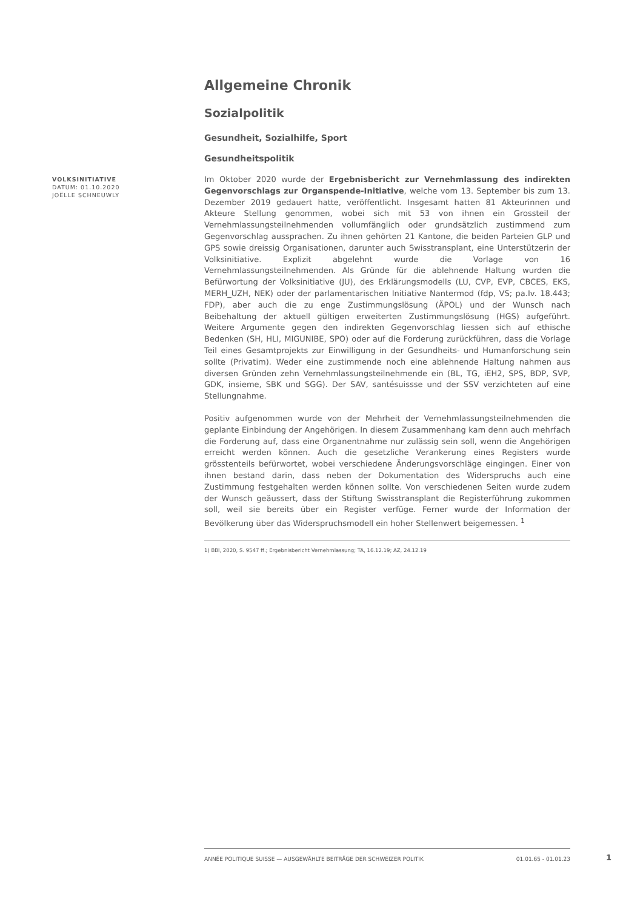Allgemeine Chronik
Sozialpolitik
Gesundheit, Sozialhilfe, Sport
Gesundheitspolitik
VOLKSINITIATIVE
DATUM: 01.10.2020
JOËLLE SCHNEUWLY
Im Oktober 2020 wurde der Ergebnisbericht zur Vernehmlassung des indirekten Gegenvorschlags zur Organspende-Initiative, welche vom 13. September bis zum 13. Dezember 2019 gedauert hatte, veröffentlicht. Insgesamt hatten 81 Akteurinnen und Akteure Stellung genommen, wobei sich mit 53 von ihnen ein Grossteil der Vernehmlassungsteilnehmenden vollumfänglich oder grundsätzlich zustimmend zum Gegenvorschlag aussprachen. Zu ihnen gehörten 21 Kantone, die beiden Parteien GLP und GPS sowie dreissig Organisationen, darunter auch Swisstransplant, eine Unterstützerin der Volksinitiative. Explizit abgelehnt wurde die Vorlage von 16 Vernehmlassungsteilnehmenden. Als Gründe für die ablehnende Haltung wurden die Befürwortung der Volksinitiative (JU), des Erklärungsmodells (LU, CVP, EVP, CBCES, EKS, MERH_UZH, NEK) oder der parlamentarischen Initiative Nantermod (fdp, VS; pa.Iv. 18.443; FDP), aber auch die zu enge Zustimmungslösung (ÄPOL) und der Wunsch nach Beibehaltung der aktuell gültigen erweiterten Zustimmungslösung (HGS) aufgeführt. Weitere Argumente gegen den indirekten Gegenvorschlag liessen sich auf ethische Bedenken (SH, HLI, MIGUNIBE, SPO) oder auf die Forderung zurückführen, dass die Vorlage Teil eines Gesamtprojekts zur Einwilligung in der Gesundheits- und Humanforschung sein sollte (Privatim). Weder eine zustimmende noch eine ablehnende Haltung nahmen aus diversen Gründen zehn Vernehmlassungsteilnehmende ein (BL, TG, iEH2, SPS, BDP, SVP, GDK, insieme, SBK und SGG). Der SAV, santésuissse und der SSV verzichteten auf eine Stellungnahme.
Positiv aufgenommen wurde von der Mehrheit der Vernehmlassungsteilnehmenden die geplante Einbindung der Angehörigen. In diesem Zusammenhang kam denn auch mehrfach die Forderung auf, dass eine Organentnahme nur zulässig sein soll, wenn die Angehörigen erreicht werden können. Auch die gesetzliche Verankerung eines Registers wurde grösstenteils befürwortet, wobei verschiedene Änderungsvorschläge eingingen. Einer von ihnen bestand darin, dass neben der Dokumentation des Widerspruchs auch eine Zustimmung festgehalten werden können sollte. Von verschiedenen Seiten wurde zudem der Wunsch geäussert, dass der Stiftung Swisstransplant die Registerführung zukommen soll, weil sie bereits über ein Register verfüge. Ferner wurde der Information der Bevölkerung über das Widerspruchsmodell ein hoher Stellenwert beigemessen. <sup>1</sup>
1) BBl, 2020, S. 9547 ff.; Ergebnisbericht Vernehmlassung; TA, 16.12.19; AZ, 24.12.19
ANNÉE POLITIQUE SUISSE — AUSGEWÄHLTE BEITRÄGE DER SCHWEIZER POLITIK 01.01.65 - 01.01.23
1